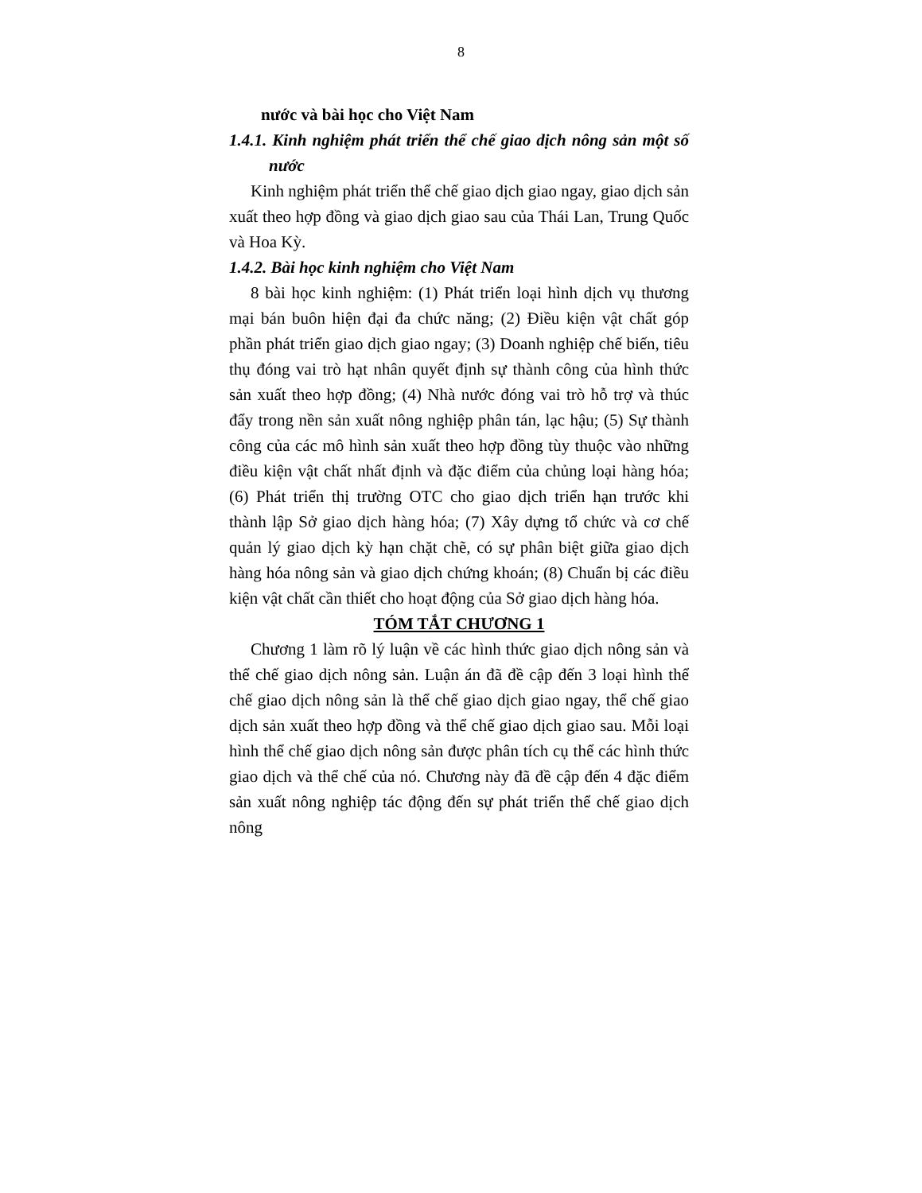8
nước và bài học cho Việt Nam
1.4.1. Kinh nghiệm phát triển thể chế giao dịch nông sản một số nước
Kinh nghiệm phát triển thể chế giao dịch giao ngay, giao dịch sản xuất theo hợp đồng và giao dịch giao sau của Thái Lan, Trung Quốc và Hoa Kỳ.
1.4.2. Bài học kinh nghiệm cho Việt Nam
8 bài học kinh nghiệm: (1) Phát triển loại hình dịch vụ thương mại bán buôn hiện đại đa chức năng; (2) Điều kiện vật chất góp phần phát triển giao dịch giao ngay; (3) Doanh nghiệp chế biến, tiêu thụ đóng vai trò hạt nhân quyết định sự thành công của hình thức sản xuất theo hợp đồng; (4) Nhà nước đóng vai trò hỗ trợ và thúc đẩy trong nền sản xuất nông nghiệp phân tán, lạc hậu; (5) Sự thành công của các mô hình sản xuất theo hợp đồng tùy thuộc vào những điều kiện vật chất nhất định và đặc điểm của chủng loại hàng hóa; (6) Phát triển thị trường OTC cho giao dịch triển hạn trước khi thành lập Sở giao dịch hàng hóa; (7) Xây dựng tổ chức và cơ chế quản lý giao dịch kỳ hạn chặt chẽ, có sự phân biệt giữa giao dịch hàng hóa nông sản và giao dịch chứng khoán; (8) Chuẩn bị các điều kiện vật chất cần thiết cho hoạt động của Sở giao dịch hàng hóa.
TÓM TẮT CHƯƠNG 1
Chương 1 làm rõ lý luận về các hình thức giao dịch nông sản và thể chế giao dịch nông sản. Luận án đã đề cập đến 3 loại hình thể chế giao dịch nông sản là thể chế giao dịch giao ngay, thể chế giao dịch sản xuất theo hợp đồng và thể chế giao dịch giao sau. Mỗi loại hình thể chế giao dịch nông sản được phân tích cụ thể các hình thức giao dịch và thể chế của nó. Chương này đã đề cập đến 4 đặc điểm sản xuất nông nghiệp tác động đến sự phát triển thể chế giao dịch nông